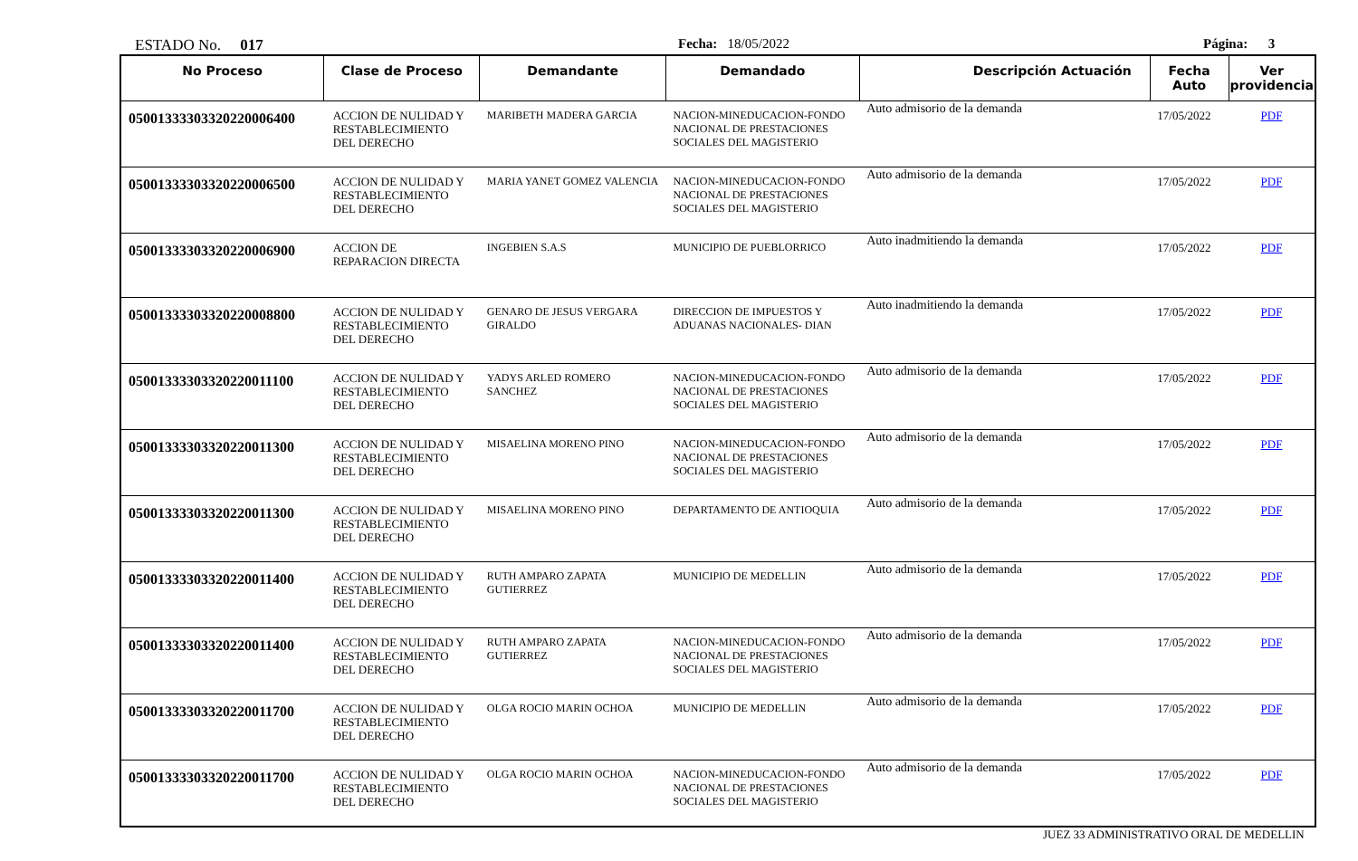ESTADO No. 017 Fecha: 18/05/2022 Página: 3
| No Proceso | Clase de Proceso | Demandante | Demandado | Descripción Actuación | Fecha Auto | Ver providencia |
| --- | --- | --- | --- | --- | --- | --- |
| 05001333303320220006400 | ACCION DE NULIDAD Y RESTABLECIMIENTO DEL DERECHO | MARIBETH MADERA GARCIA | NACION-MINEDUCACION-FONDO NACIONAL DE PRESTACIONES SOCIALES DEL MAGISTERIO | Auto admisorio de la demanda | 17/05/2022 | PDF |
| 05001333303320220006500 | ACCION DE NULIDAD Y RESTABLECIMIENTO DEL DERECHO | MARIA YANET GOMEZ VALENCIA | NACION-MINEDUCACION-FONDO NACIONAL DE PRESTACIONES SOCIALES DEL MAGISTERIO | Auto admisorio de la demanda | 17/05/2022 | PDF |
| 05001333303320220006900 | ACCION DE REPARACION DIRECTA | INGEBIEN S.A.S | MUNICIPIO DE PUEBLORRICO | Auto inadmitiendo la demanda | 17/05/2022 | PDF |
| 05001333303320220008800 | ACCION DE NULIDAD Y RESTABLECIMIENTO DEL DERECHO | GENARO DE JESUS VERGARA GIRALDO | DIRECCION DE IMPUESTOS Y ADUANAS NACIONALES- DIAN | Auto inadmitiendo la demanda | 17/05/2022 | PDF |
| 05001333303320220011100 | ACCION DE NULIDAD Y RESTABLECIMIENTO DEL DERECHO | YADYS ARLED ROMERO SANCHEZ | NACION-MINEDUCACION-FONDO NACIONAL DE PRESTACIONES SOCIALES DEL MAGISTERIO | Auto admisorio de la demanda | 17/05/2022 | PDF |
| 05001333303320220011300 | ACCION DE NULIDAD Y RESTABLECIMIENTO DEL DERECHO | MISAELINA MORENO PINO | NACION-MINEDUCACION-FONDO NACIONAL DE PRESTACIONES SOCIALES DEL MAGISTERIO | Auto admisorio de la demanda | 17/05/2022 | PDF |
| 05001333303320220011300 | ACCION DE NULIDAD Y RESTABLECIMIENTO DEL DERECHO | MISAELINA MORENO PINO | DEPARTAMENTO DE ANTIOQUIA | Auto admisorio de la demanda | 17/05/2022 | PDF |
| 05001333303320220011400 | ACCION DE NULIDAD Y RESTABLECIMIENTO DEL DERECHO | RUTH AMPARO ZAPATA GUTIERREZ | MUNICIPIO DE MEDELLIN | Auto admisorio de la demanda | 17/05/2022 | PDF |
| 05001333303320220011400 | ACCION DE NULIDAD Y RESTABLECIMIENTO DEL DERECHO | RUTH AMPARO ZAPATA GUTIERREZ | NACION-MINEDUCACION-FONDO NACIONAL DE PRESTACIONES SOCIALES DEL MAGISTERIO | Auto admisorio de la demanda | 17/05/2022 | PDF |
| 05001333303320220011700 | ACCION DE NULIDAD Y RESTABLECIMIENTO DEL DERECHO | OLGA ROCIO MARIN OCHOA | MUNICIPIO DE MEDELLIN | Auto admisorio de la demanda | 17/05/2022 | PDF |
| 05001333303320220011700 | ACCION DE NULIDAD Y RESTABLECIMIENTO DEL DERECHO | OLGA ROCIO MARIN OCHOA | NACION-MINEDUCACION-FONDO NACIONAL DE PRESTACIONES SOCIALES DEL MAGISTERIO | Auto admisorio de la demanda | 17/05/2022 | PDF |
JUEZ 33 ADMINISTRATIVO ORAL DE MEDELLIN